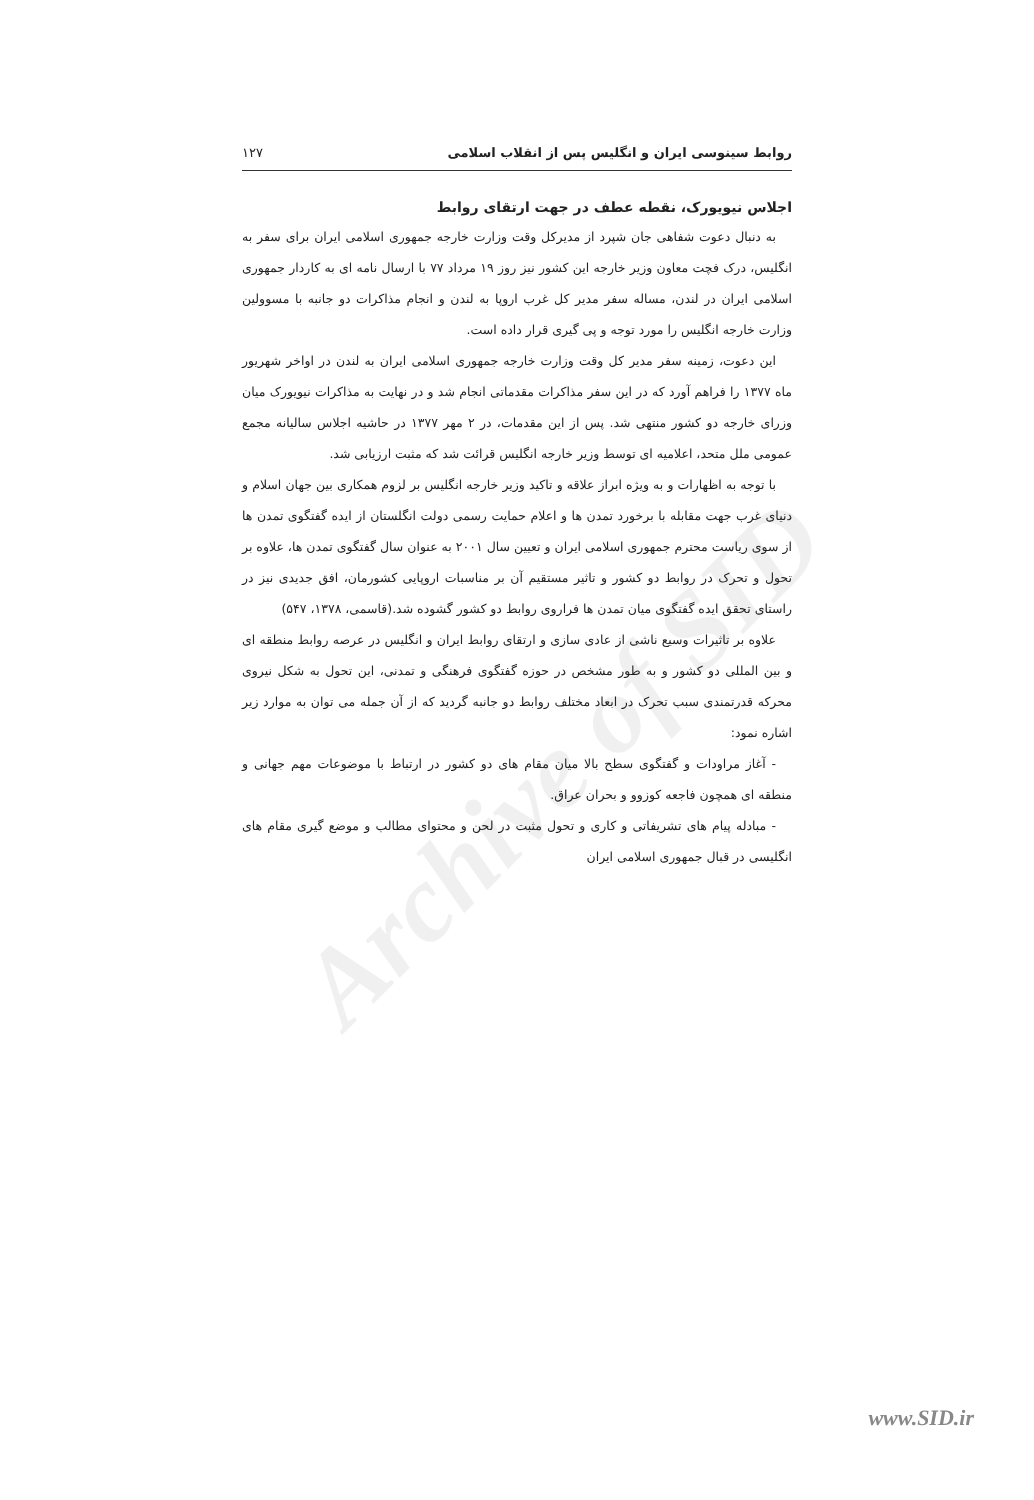Archive of SID
روابط سینوسی ایران و انگلیس پس از انقلاب اسلامی ۱۲۷
اجلاس نیویورک، نقطه عطف در جهت ارتقای روابط
به دنبال دعوت شفاهی جان شپرد از مدیرکل وقت وزارت خارجه جمهوری اسلامی ایران برای سفر به انگلیس، درک فچت معاون وزیر خارجه این کشور نیز روز ۱۹ مرداد ۷۷ با ارسال نامه ای به کاردار جمهوری اسلامی ایران در لندن، مساله سفر مدیر کل غرب اروپا به لندن و انجام مذاکرات دو جانبه با مسوولین وزارت خارجه انگلیس را مورد توجه و پی گیری قرار داده است.
این دعوت، زمینه سفر مدیر کل وقت وزارت خارجه جمهوری اسلامی ایران به لندن در اواخر شهریور ماه ۱۳۷۷ را فراهم آورد که در این سفر مذاکرات مقدماتی انجام شد و در نهایت به مذاکرات نیویورک میان وزرای خارجه دو کشور منتهی شد. پس از این مقدمات، در ۲ مهر ۱۳۷۷ در حاشیه اجلاس سالیانه مجمع عمومی ملل متحد، اعلامیه ای توسط وزیر خارجه انگلیس قرائت شد که مثبت ارزیابی شد.
با توجه به اظهارات و به ویژه ابراز علاقه و تاکید وزیر خارجه انگلیس بر لزوم همکاری بین جهان اسلام و دنیای غرب جهت مقابله با برخورد تمدن ها و اعلام حمایت رسمی دولت انگلستان از ایده گفتگوی تمدن ها از سوی ریاست محترم جمهوری اسلامی ایران و تعیین سال ۲۰۰۱ به عنوان سال گفتگوی تمدن ها، علاوه بر تحول و تحرک در روابط دو کشور و تاثیر مستقیم آن بر مناسبات اروپایی کشورمان، افق جدیدی نیز در راستای تحقق ایده گفتگوی میان تمدن ها فراروی روابط دو کشور گشوده شد.(قاسمی، ۱۳۷۸، ۵۴۷)
علاوه بر تاثیرات وسیع ناشی از عادی سازی و ارتقای روابط ایران و انگلیس در عرصه روابط منطقه ای و بین المللی دو کشور و به طور مشخص در حوزه گفتگوی فرهنگی و تمدنی، این تحول به شکل نیروی محرکه قدرتمندی سبب تحرک در ابعاد مختلف روابط دو جانبه گردید که از آن جمله می توان به موارد زیر اشاره نمود:
- آغاز مراودات و گفتگوی سطح بالا میان مقام های دو کشور در ارتباط با موضوعات مهم جهانی و منطقه ای همچون فاجعه کوزوو و بحران عراق.
- مبادله پیام های تشریفاتی و کاری و تحول مثبت در لحن و محتوای مطالب و موضع گیری مقام های انگلیسی در قبال جمهوری اسلامی ایران
www.SID.ir